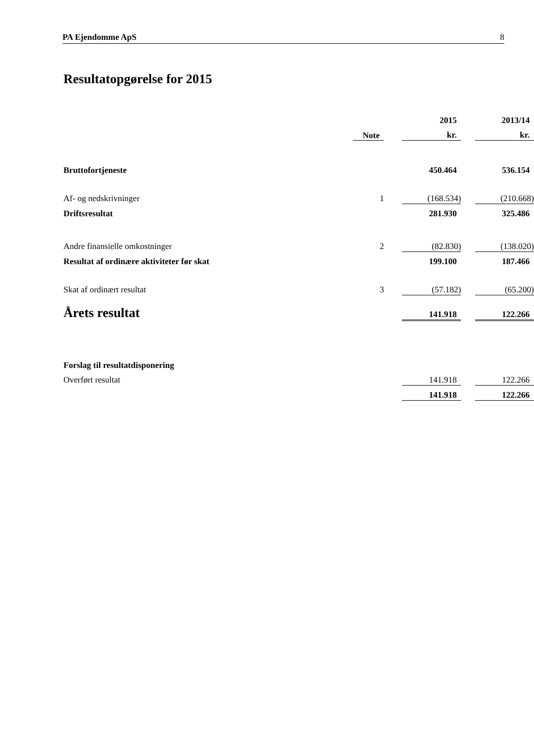PA Ejendomme ApS 8
Resultatopgørelse for 2015
| | | | 2015 | | 2013/14 |
| --- | --- | --- | --- | --- | --- |
| | Note | | kr. | | kr. |
| Bruttofortjeneste | | | 450.464 | | 536.154 |
| Af- og nedskrivninger | 1 | | (168.534) | | (210.668) |
| Driftsresultat | | | 281.930 | | 325.486 |
| Andre finansielle omkostninger | 2 | | (82.830) | | (138.020) |
| Resultat af ordinære aktiviteter før skat | | | 199.100 | | 187.466 |
| Skat af ordinært resultat | 3 | | (57.182) | | (65.200) |
| Årets resultat | | | 141.918 | | 122.266 |
| Forslag til resultatdisponering | | | | | |
| Overført resultat | | | 141.918 | | 122.266 |
| | | | 141.918 | | 122.266 |